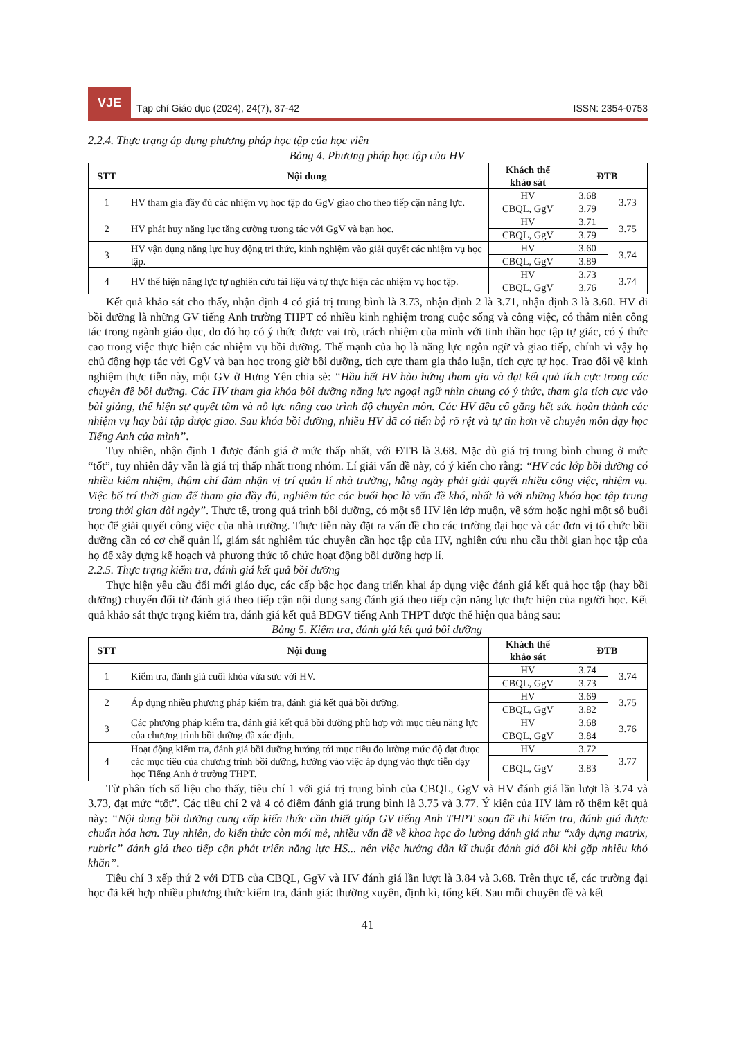VJE
Tạp chí Giáo dục (2024), 24(7), 37-42
ISSN: 2354-0753
2.2.4. Thực trạng áp dụng phương pháp học tập của học viên
Bảng 4. Phương pháp học tập của HV
| STT | Nội dung | Khách thể khảo sát | ĐTB | |
| --- | --- | --- | --- | --- |
| 1 | HV tham gia đầy đủ các nhiệm vụ học tập do GgV giao cho theo tiếp cận năng lực. | HV | 3.68 | 3.73 |
| | | CBQL, GgV | 3.79 | |
| 2 | HV phát huy năng lực tăng cường tương tác với GgV và bạn học. | HV | 3.71 | 3.75 |
| | | CBQL, GgV | 3.79 | |
| 3 | HV vận dụng năng lực huy động tri thức, kinh nghiệm vào giải quyết các nhiệm vụ học tập. | HV | 3.60 | 3.74 |
| | | CBQL, GgV | 3.89 | |
| 4 | HV thể hiện năng lực tự nghiên cứu tài liệu và tự thực hiện các nhiệm vụ học tập. | HV | 3.73 | 3.74 |
| | | CBQL, GgV | 3.76 | |
Kết quả khảo sát cho thấy, nhận định 4 có giá trị trung bình là 3.73, nhận định 2 là 3.71, nhận định 3 là 3.60. HV đi bồi dưỡng là những GV tiếng Anh trường THPT có nhiều kinh nghiệm trong cuộc sống và công việc, có thâm niên công tác trong ngành giáo dục, do đó họ có ý thức được vai trò, trách nhiệm của mình với tinh thần học tập tự giác, có ý thức cao trong việc thực hiện các nhiệm vụ bồi dưỡng. Thế mạnh của họ là năng lực ngôn ngữ và giao tiếp, chính vì vậy họ chủ động hợp tác với GgV và bạn học trong giờ bồi dưỡng, tích cực tham gia thảo luận, tích cực tự học. Trao đổi về kinh nghiệm thực tiễn này, một GV ở Hưng Yên chia sẻ: “Hầu hết HV hào hứng tham gia và đạt kết quả tích cực trong các chuyên đề bồi dưỡng. Các HV tham gia khóa bồi dưỡng năng lực ngoại ngữ nhìn chung có ý thức, tham gia tích cực vào bài giảng, thể hiện sự quyết tâm và nỗ lực nâng cao trình độ chuyên môn. Các HV đều cố gắng hết sức hoàn thành các nhiệm vụ hay bài tập được giao. Sau khóa bồi dưỡng, nhiều HV đã có tiến bộ rõ rệt và tự tin hơn về chuyên môn dạy học Tiếng Anh của mình”.
Tuy nhiên, nhận định 1 được đánh giá ở mức thấp nhất, với ĐTB là 3.68. Mặc dù giá trị trung bình chung ở mức “tốt”, tuy nhiên đây vẫn là giá trị thấp nhất trong nhóm. Lí giải vấn đề này, có ý kiến cho rằng: “HV các lớp bồi dưỡng có nhiều kiêm nhiệm, thậm chí đảm nhận vị trí quản lí nhà trường, hằng ngày phải giải quyết nhiều công việc, nhiệm vụ. Việc bố trí thời gian để tham gia đầy đủ, nghiêm túc các buổi học là vấn đề khó, nhất là với những khóa học tập trung trong thời gian dài ngày”. Thực tế, trong quá trình bồi dưỡng, có một số HV lên lớp muộn, về sớm hoặc nghỉ một số buổi học để giải quyết công việc của nhà trường. Thực tiễn này đặt ra vấn đề cho các trường đại học và các đơn vị tổ chức bồi dưỡng cần có cơ chế quản lí, giám sát nghiêm túc chuyên cần học tập của HV, nghiên cứu nhu cầu thời gian học tập của họ để xây dựng kế hoạch và phương thức tổ chức hoạt động bồi dưỡng hợp lí.
2.2.5. Thực trạng kiểm tra, đánh giá kết quả bồi dưỡng
Thực hiện yêu cầu đổi mới giáo dục, các cấp bậc học đang triển khai áp dụng việc đánh giá kết quả học tập (hay bồi dưỡng) chuyển đổi từ đánh giá theo tiếp cận nội dung sang đánh giá theo tiếp cận năng lực thực hiện của người học. Kết quả khảo sát thực trạng kiểm tra, đánh giá kết quả BDGV tiếng Anh THPT được thể hiện qua bảng sau:
Bảng 5. Kiểm tra, đánh giá kết quả bồi dưỡng
| STT | Nội dung | Khách thể khảo sát | ĐTB | |
| --- | --- | --- | --- | --- |
| 1 | Kiểm tra, đánh giá cuối khóa vừa sức với HV. | HV | 3.74 | 3.74 |
| | | CBQL, GgV | 3.73 | |
| 2 | Áp dụng nhiều phương pháp kiểm tra, đánh giá kết quả bồi dưỡng. | HV | 3.69 | 3.75 |
| | | CBQL, GgV | 3.82 | |
| 3 | Các phương pháp kiểm tra, đánh giá kết quả bồi dưỡng phù hợp với mục tiêu năng lực của chương trình bồi dưỡng đã xác định. | HV | 3.68 | 3.76 |
| | | CBQL, GgV | 3.84 | |
| 4 | Hoạt động kiểm tra, đánh giá bồi dưỡng hướng tới mục tiêu đo lường mức độ đạt được các mục tiêu của chương trình bồi dưỡng, hướng vào việc áp dụng vào thực tiễn dạy học Tiếng Anh ở trường THPT. | HV | 3.72 | 3.77 |
| | | CBQL, GgV | 3.83 | |
Từ phân tích số liệu cho thấy, tiêu chí 1 với giá trị trung bình của CBQL, GgV và HV đánh giá lần lượt là 3.74 và 3.73, đạt mức “tốt”. Các tiêu chí 2 và 4 có điểm đánh giá trung bình là 3.75 và 3.77. Ý kiến của HV làm rõ thêm kết quả này: “Nội dung bồi dưỡng cung cấp kiến thức cần thiết giúp GV tiếng Anh THPT soạn đề thi kiểm tra, đánh giá được chuẩn hóa hơn. Tuy nhiên, do kiến thức còn mới mẻ, nhiều vấn đề về khoa học đo lường đánh giá như “xây dựng matrix, rubric” đánh giá theo tiếp cận phát triển năng lực HS... nên việc hướng dẫn kĩ thuật đánh giá đôi khi gặp nhiều khó khăn”.
Tiêu chí 3 xếp thứ 2 với ĐTB của CBQL, GgV và HV đánh giá lần lượt là 3.84 và 3.68. Trên thực tế, các trường đại học đã kết hợp nhiều phương thức kiểm tra, đánh giá: thường xuyên, định kì, tổng kết. Sau mỗi chuyên đề và kết
41